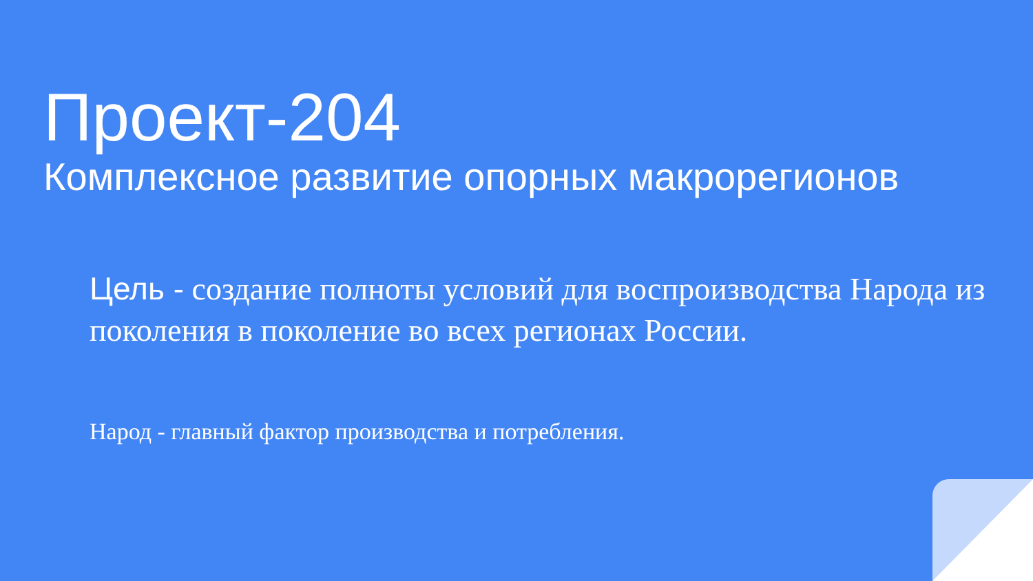Проект-204
Комплексное развитие опорных макрорегионов
Цель - создание полноты условий для воспроизводства Народа из поколения в поколение во всех регионах России.
Народ - главный фактор производства и потребления.